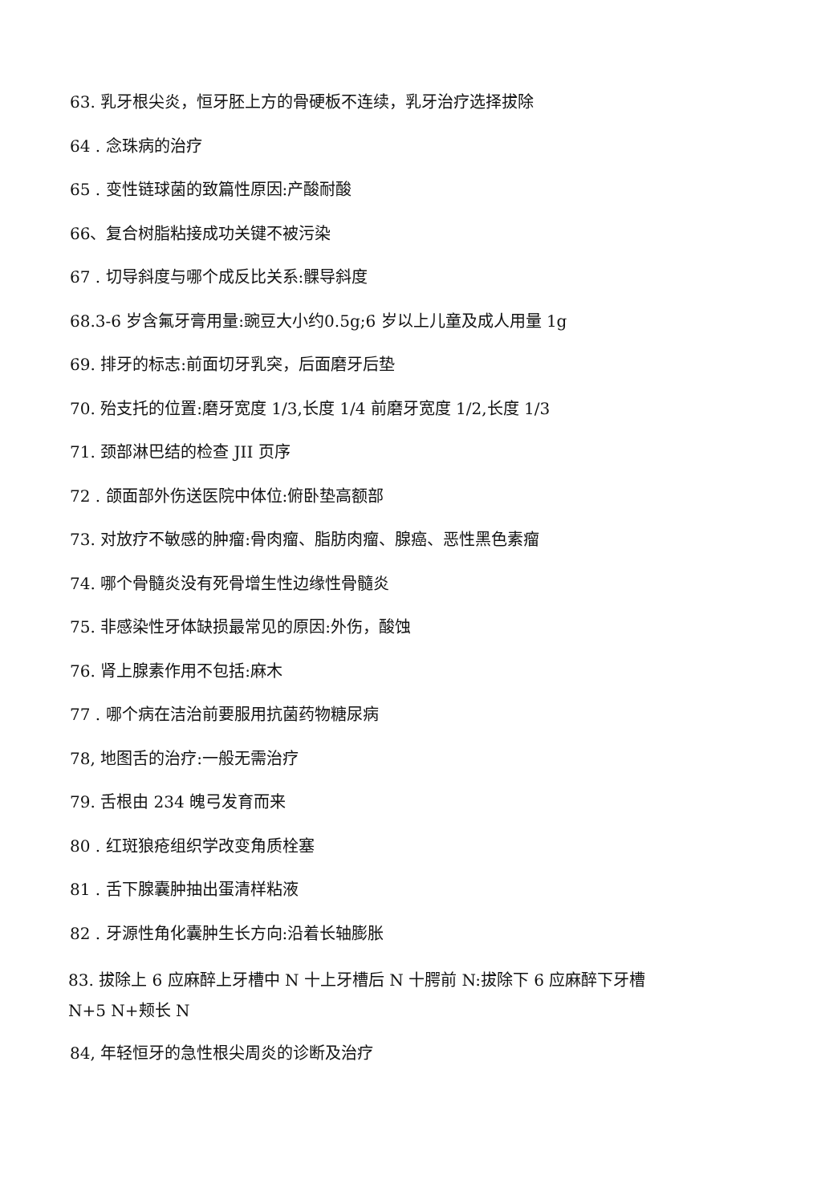63. 乳牙根尖炎，恒牙胚上方的骨硬板不连续，乳牙治疗选择拔除
64 . 念珠病的治疗
65 . 变性链球菌的致篇性原因:产酸耐酸
66、复合树脂粘接成功关键不被污染
67 . 切导斜度与哪个成反比关系:髁导斜度
68.3-6 岁含氟牙膏用量:豌豆大小约0.5g;6 岁以上儿童及成人用量 1g
69. 排牙的标志:前面切牙乳突，后面磨牙后垫
70. 殆支托的位置:磨牙宽度 1/3,长度 1/4 前磨牙宽度 1/2,长度 1/3
71. 颈部淋巴结的检查 JII 页序
72 . 颌面部外伤送医院中体位:俯卧垫高额部
73. 对放疗不敏感的肿瘤:骨肉瘤、脂肪肉瘤、腺癌、恶性黑色素瘤
74. 哪个骨髓炎没有死骨增生性边缘性骨髓炎
75. 非感染性牙体缺损最常见的原因:外伤，酸蚀
76. 肾上腺素作用不包括:麻木
77 . 哪个病在洁治前要服用抗菌药物糖尿病
78, 地图舌的治疗:一般无需治疗
79. 舌根由 234 魄弓发育而来
80 . 红斑狼疮组织学改变角质栓塞
81 . 舌下腺囊肿抽出蛋清样粘液
82 . 牙源性角化囊肿生长方向:沿着长轴膨胀
83. 拔除上 6 应麻醉上牙槽中 N 十上牙槽后 N 十腭前 N:拔除下 6 应麻醉下牙槽
N+5 N+颊长 N
84, 年轻恒牙的急性根尖周炎的诊断及治疗